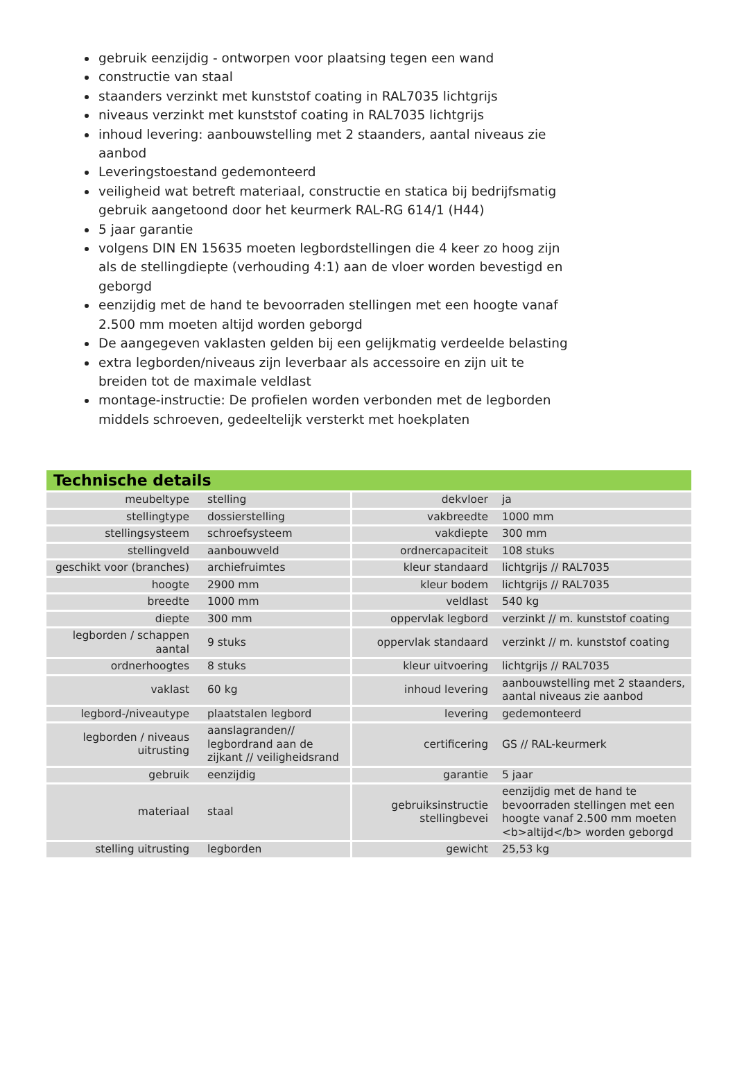gebruik eenzijdig - ontworpen voor plaatsing tegen een wand
constructie van staal
staanders verzinkt met kunststof coating in RAL7035 lichtgrijs
niveaus verzinkt met kunststof coating in RAL7035 lichtgrijs
inhoud levering: aanbouwstelling met 2 staanders, aantal niveaus zie aanbod
Leveringstoestand gedemonteerd
veiligheid wat betreft materiaal, constructie en statica bij bedrijfsmatig gebruik aangetoond door het keurmerk RAL-RG 614/1 (H44)
5 jaar garantie
volgens DIN EN 15635 moeten legbordstellingen die 4 keer zo hoog zijn als de stellingdiepte (verhouding 4:1) aan de vloer worden bevestigd en geborgd
eenzijdig met de hand te bevoorraden stellingen met een hoogte vanaf 2.500 mm moeten altijd worden geborgd
De aangegeven vaklasten gelden bij een gelijkmatig verdeelde belasting
extra legborden/niveaus zijn leverbaar als accessoire en zijn uit te breiden tot de maximale veldlast
montage-instructie: De profielen worden verbonden met de legborden middels schroeven, gedeeltelijk versterkt met hoekplaten
Technische details
| meubeltype | stelling | dekvloer | ja |
| stellingtype | dossierstelling | vakbreedte | 1000 mm |
| stellingsysteem | schroefsysteem | vakdiepte | 300 mm |
| stellingveld | aanbouwveld | ordnercapaciteit | 108 stuks |
| geschikt voor (branches) | archiefruimtes | kleur standaard | lichtgrijs // RAL7035 |
| hoogte | 2900 mm | kleur bodem | lichtgrijs // RAL7035 |
| breedte | 1000 mm | veldlast | 540 kg |
| diepte | 300 mm | oppervlak legbord | verzinkt // m. kunststof coating |
| legborden / schappen aantal | 9 stuks | oppervlak standaard | verzinkt // m. kunststof coating |
| ordnerhoogtes | 8 stuks | kleur uitvoering | lichtgrijs // RAL7035 |
| vaklast | 60 kg | inhoud levering | aanbouwstelling met 2 staanders, aantal niveaus zie aanbod |
| legbord-/niveautype | plaatstalen legbord | levering | gedemonteerd |
| legborden / niveaus uitrusting | aanslagranden// legbordrand aan de zijkant // veiligheidsrand | certificering | GS // RAL-keurmerk |
| gebruik | eenzijdig | garantie | 5 jaar |
| materiaal | staal | gebruiksinstructie stellingbevei | eenzijdig met de hand te bevoorraden stellingen met een hoogte vanaf 2.500 mm moeten <b>altijd</b> worden geborgd |
| stelling uitrusting | legborden | gewicht | 25,53 kg |